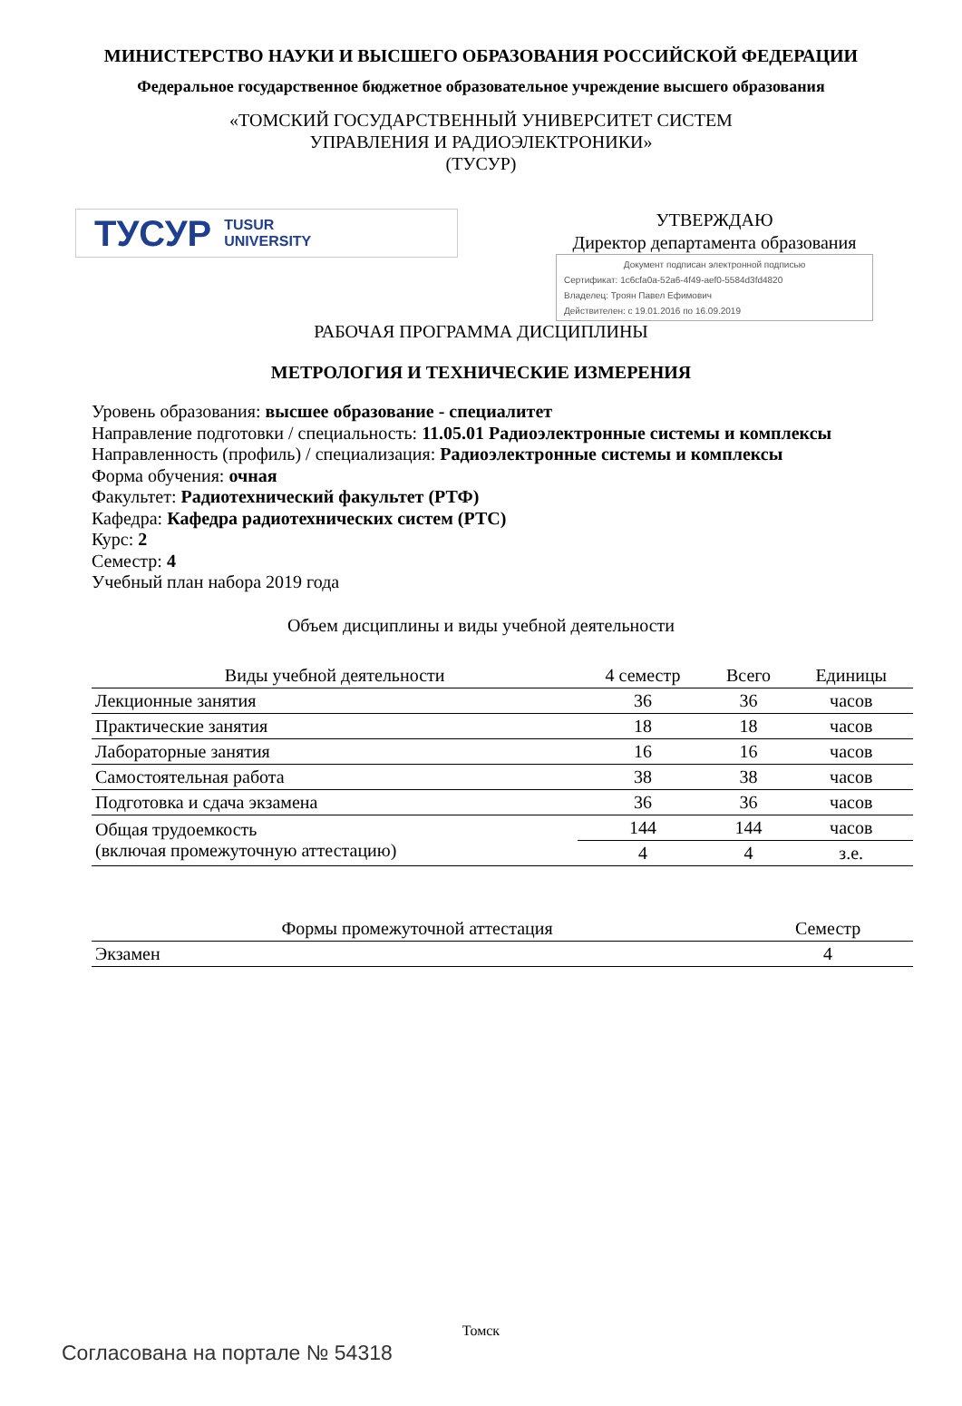МИНИСТЕРСТВО НАУКИ И ВЫСШЕГО ОБРАЗОВАНИЯ РОССИЙСКОЙ ФЕДЕРАЦИИ
Федеральное государственное бюджетное образовательное учреждение высшего образования
«ТОМСКИЙ ГОСУДАРСТВЕННЫЙ УНИВЕРСИТЕТ СИСТЕМ
УПРАВЛЕНИЯ И РАДИОЭЛЕКТРОНИКИ»
(ТУСУР)
ТУСУР TUSUR
UNIVERSITY
УТВЕРЖДАЮ
Директор департамента образования
Документ подписан электронной подписью
Сертификат: 1c6cfa0a-52a6-4f49-aef0-5584d3fd4820
Владелец: Троян Павел Ефимович
Действителен: с 19.01.2016 по 16.09.2019
РАБОЧАЯ ПРОГРАММА ДИСЦИПЛИНЫ
МЕТРОЛОГИЯ И ТЕХНИЧЕСКИЕ ИЗМЕРЕНИЯ
Уровень образования: высшее образование - специалитет
Направление подготовки / специальность: 11.05.01 Радиоэлектронные системы и комплексы
Направленность (профиль) / специализация: Радиоэлектронные системы и комплексы
Форма обучения: очная
Факультет: Радиотехнический факультет (РТФ)
Кафедра: Кафедра радиотехнических систем (РТС)
Курс: 2
Семестр: 4
Учебный план набора 2019 года
Объем дисциплины и виды учебной деятельности
| Виды учебной деятельности | 4 семестр | Всего | Единицы |
| --- | --- | --- | --- |
| Лекционные занятия | 36 | 36 | часов |
| Практические занятия | 18 | 18 | часов |
| Лабораторные занятия | 16 | 16 | часов |
| Самостоятельная работа | 38 | 38 | часов |
| Подготовка и сдача экзамена | 36 | 36 | часов |
| Общая трудоемкость (включая промежуточную аттестацию) | 144 | 144 | часов |
| | 4 | 4 | з.е. |
| Формы промежуточной аттестация | Семестр |
| --- | --- |
| Экзамен | 4 |
Томск
Согласована на портале № 54318